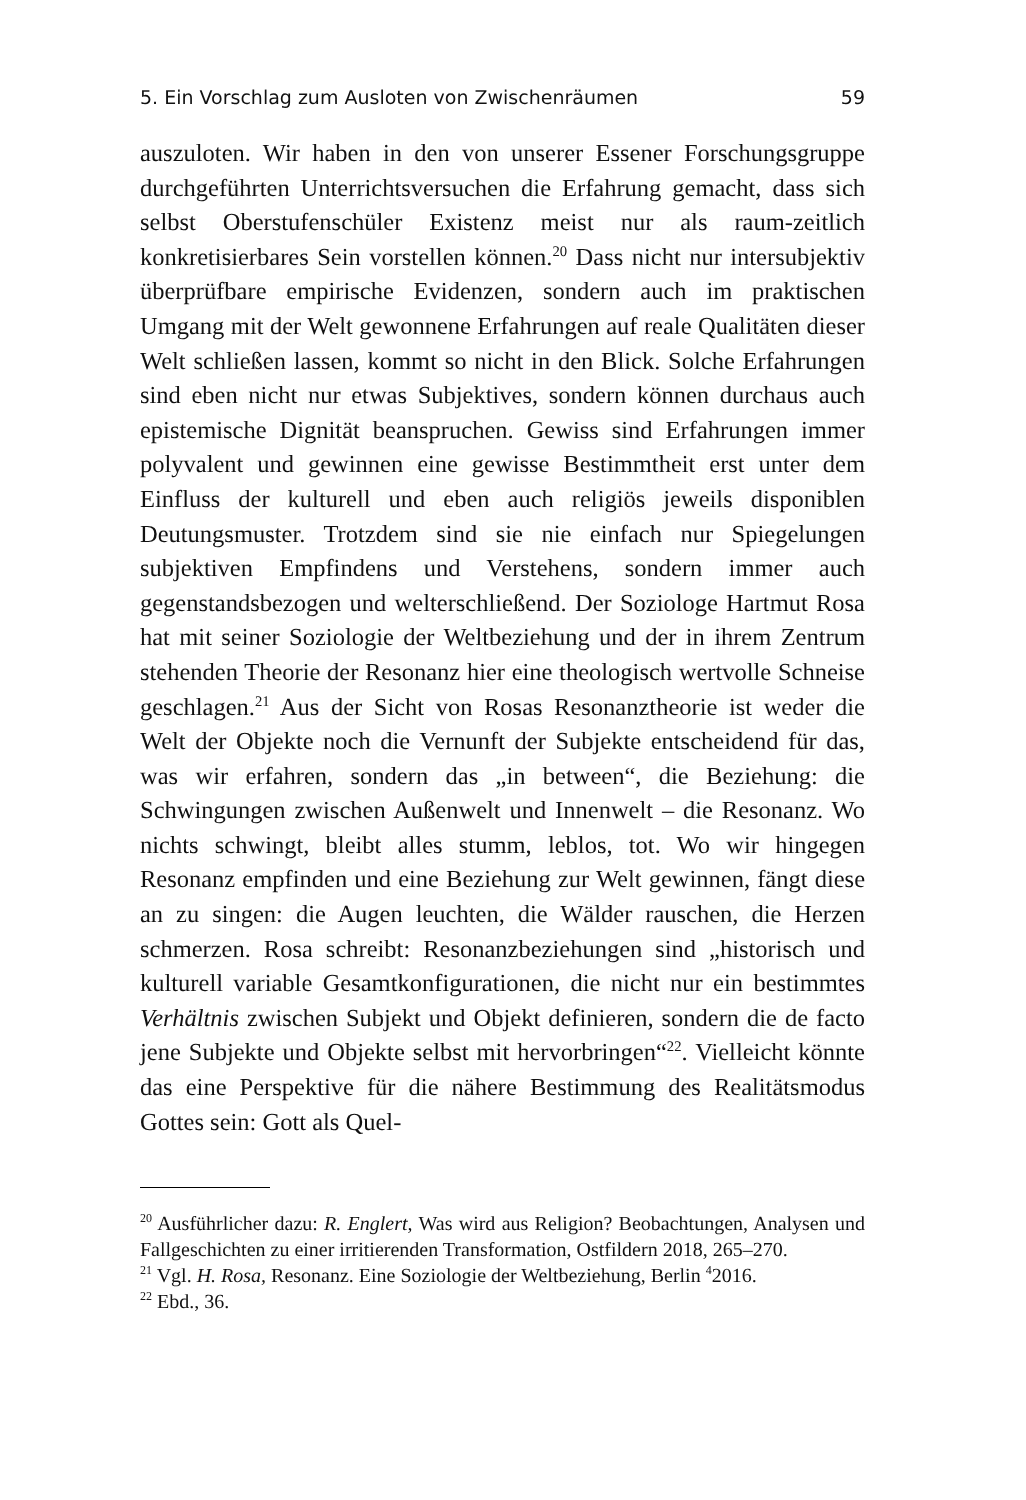5. Ein Vorschlag zum Ausloten von Zwischenräumen 59
auszuloten. Wir haben in den von unserer Essener Forschungsgruppe durchgeführten Unterrichtsversuchen die Erfahrung gemacht, dass sich selbst Oberstufenschüler Existenz meist nur als raum-zeitlich konkretisierbares Sein vorstellen können.<sup>20</sup> Dass nicht nur intersubjektiv überprüfbare empirische Evidenzen, sondern auch im praktischen Umgang mit der Welt gewonnene Erfahrungen auf reale Qualitäten dieser Welt schließen lassen, kommt so nicht in den Blick. Solche Erfahrungen sind eben nicht nur etwas Subjektives, sondern können durchaus auch epistemische Dignität beanspruchen. Gewiss sind Erfahrungen immer polyvalent und gewinnen eine gewisse Bestimmtheit erst unter dem Einfluss der kulturell und eben auch religiös jeweils disponiblen Deutungsmuster. Trotzdem sind sie nie einfach nur Spiegelungen subjektiven Empfindens und Verstehens, sondern immer auch gegenstandsbezogen und welterschließend. Der Soziologe Hartmut Rosa hat mit seiner Soziologie der Weltbeziehung und der in ihrem Zentrum stehenden Theorie der Resonanz hier eine theologisch wertvolle Schneise geschlagen.<sup>21</sup> Aus der Sicht von Rosas Resonanztheorie ist weder die Welt der Objekte noch die Vernunft der Subjekte entscheidend für das, was wir erfahren, sondern das „in between“, die Beziehung: die Schwingungen zwischen Außenwelt und Innenwelt – die Resonanz. Wo nichts schwingt, bleibt alles stumm, leblos, tot. Wo wir hingegen Resonanz empfinden und eine Beziehung zur Welt gewinnen, fängt diese an zu singen: die Augen leuchten, die Wälder rauschen, die Herzen schmerzen. Rosa schreibt: Resonanzbeziehungen sind „historisch und kulturell variable Gesamtkonfigurationen, die nicht nur ein bestimmtes Verhältnis zwischen Subjekt und Objekt definieren, sondern die de facto jene Subjekte und Objekte selbst mit hervorbringen“<sup>22</sup>. Vielleicht könnte das eine Perspektive für die nähere Bestimmung des Realitätsmodus Gottes sein: Gott als Quel-
<sup>20</sup> Ausführlicher dazu: R. Englert, Was wird aus Religion? Beobachtungen, Analysen und Fallgeschichten zu einer irritierenden Transformation, Ostfildern 2018, 265–270.
<sup>21</sup> Vgl. H. Rosa, Resonanz. Eine Soziologie der Weltbeziehung, Berlin <sup>4</sup>2016.
<sup>22</sup> Ebd., 36.